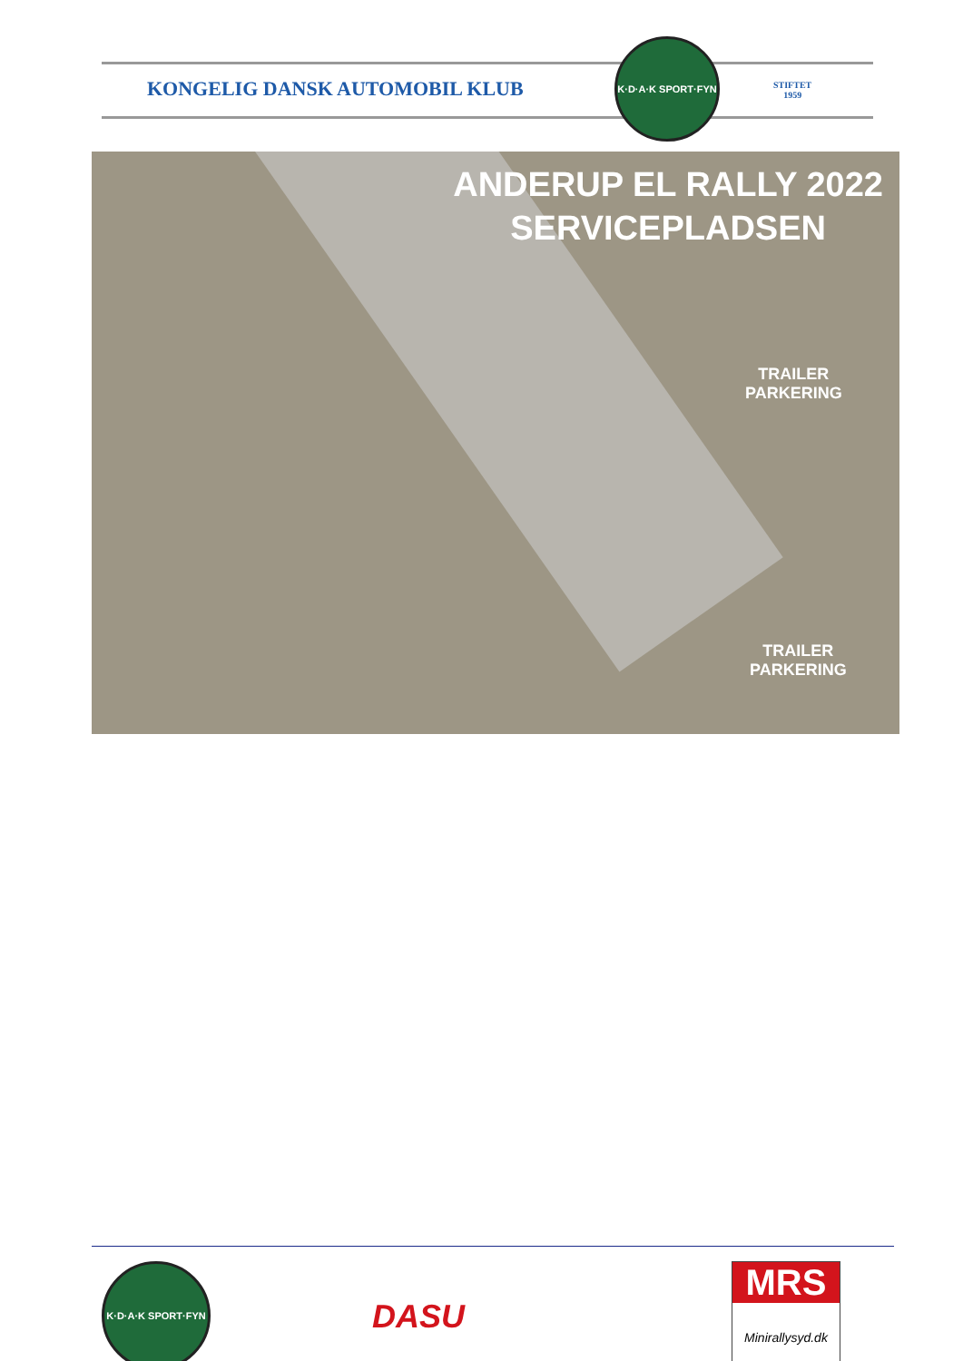KONGELIG DANSK AUTOMOBIL KLUB
K·D·A·K SPORT·FYN
STIFTET
1959
ANDERUP EL RALLY 2022
SERVICEPLADSEN
TRAILER
PARKERING
TRAILER
PARKERING
K·D·A·K SPORT·FYN
DASU
MRS
Minirallysyd.dk